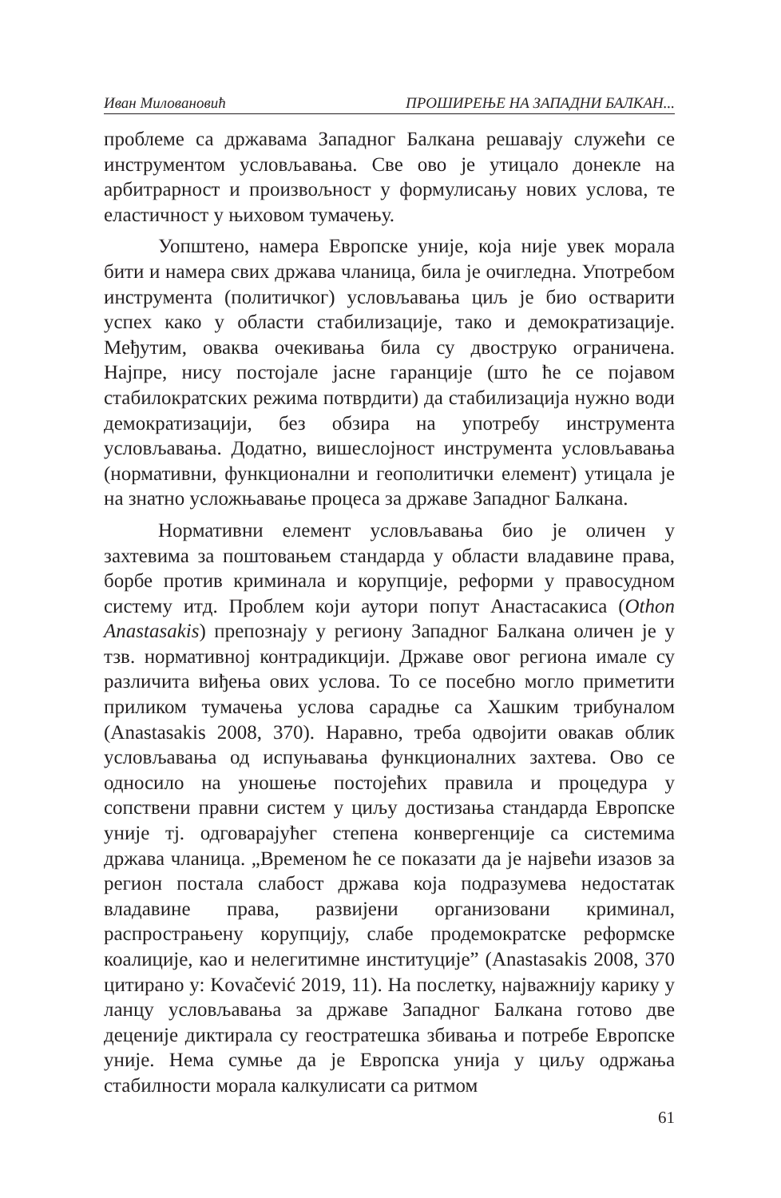Иван Миловановић ПРОШИРЕЊЕ НА ЗАПАДНИ БАЛКАН...
проблеме са државама Западног Балкана решавају служећи се инструментом условљавања. Све ово је утицало донекле на арбитрарност и произвољност у формулисању нових услова, те еластичност у њиховом тумачењу.
Уопштено, намера Европске уније, која није увек морала бити и намера свих држава чланица, била је очигледна. Употребом инструмента (политичког) условљавања циљ је био остварити успех како у области стабилизације, тако и демократизације. Међутим, оваква очекивања била су двоструко ограничена. Најпре, нису постојале јасне гаранције (што ће се појавом стабилократских режима потврдити) да стабилизација нужно води демократизацији, без обзира на употребу инструмента условљавања. Додатно, вишеслојност инструмента условљавања (нормативни, функционални и геополитички елемент) утицала је на знатно усложњавање процеса за државе Западног Балкана.
Нормативни елемент условљавања био је оличен у захтевима за поштовањем стандарда у области владавине права, борбе против криминала и корупције, реформи у правосудном систему итд. Проблем који аутори попут Анастасакиса (Othon Anastasakis) препознају у региону Западног Балкана оличен је у тзв. нормативној контрадикцији. Државе овог региона имале су различита виђења ових услова. То се посебно могло приметити приликом тумачења услова сарадње са Хашким трибуналом (Anastasakis 2008, 370). Наравно, треба одвојити овакав облик условљавања од испуњавања функционалних захтева. Ово се односило на уношење постојећих правила и процедура у сопствени правни систем у циљу достизања стандарда Европске уније тј. одговарајућег степена конвергенције са системима држава чланица. „Временом ће се показати да је највећи изазов за регион постала слабост држава која подразумева недостатак владавине права, развијени организовани криминал, распрострањену корупцију, слабе продемократске реформске коалиције, као и нелегитимне институције” (Anastasakis 2008, 370 цитирано у: Kovačević 2019, 11). На послетку, најважнију карику у ланцу условљавања за државе Западног Балкана готово две деценије диктирала су геостратешка збивања и потребе Европске уније. Нема сумње да је Европска унија у циљу одржања стабилности морала калкулисати са ритмом
61